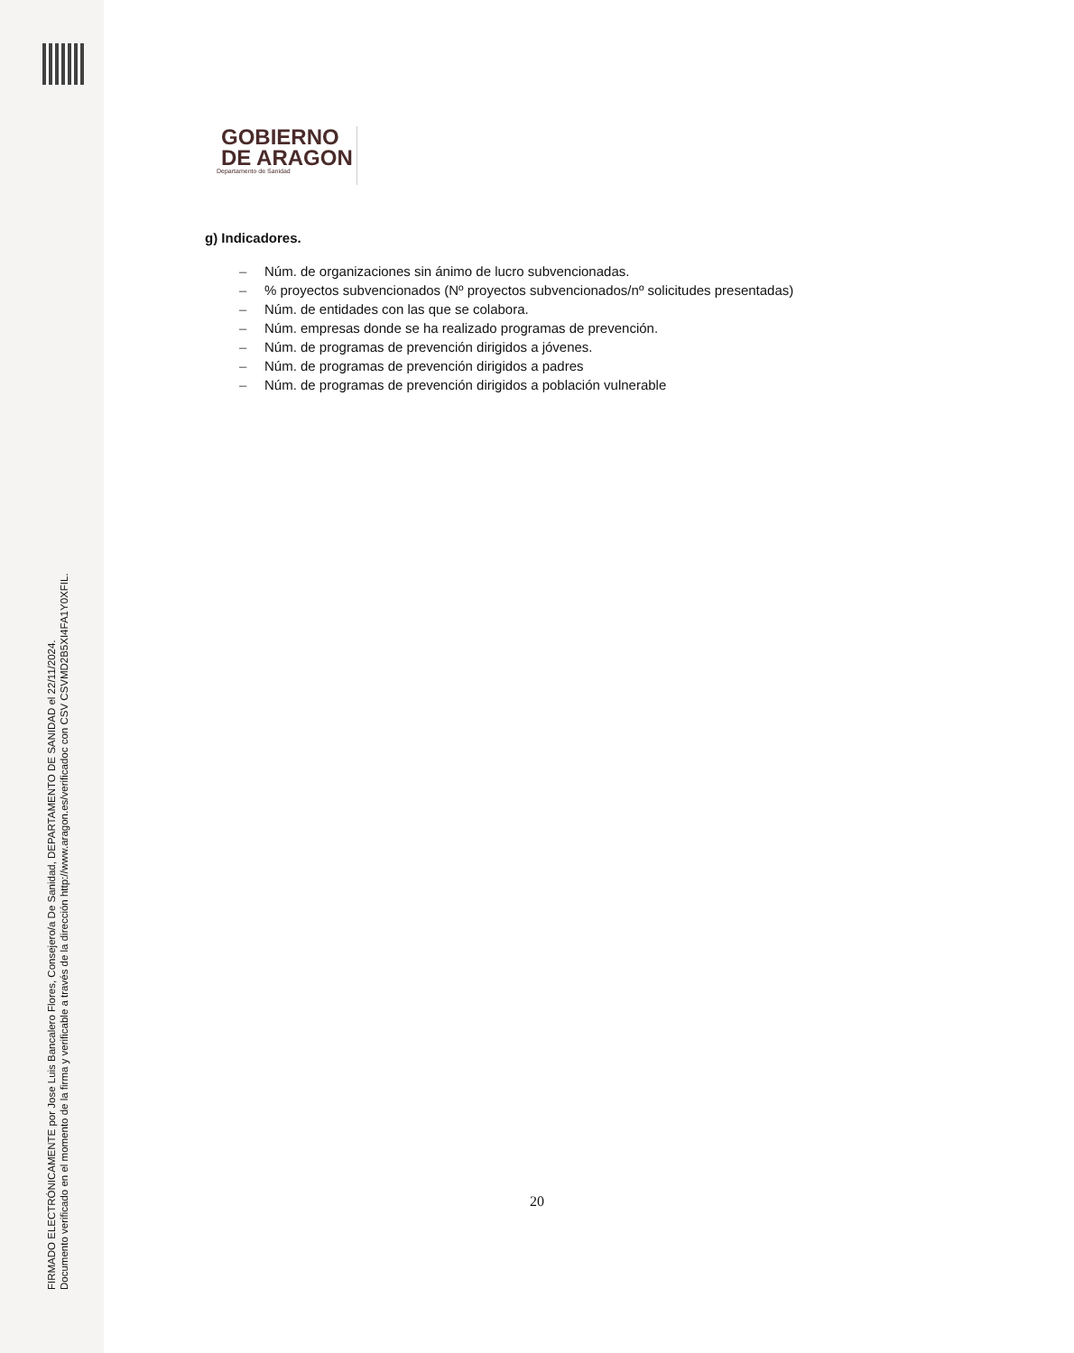FIRMADO ELECTRÓNICAMENTE por Jose Luis Bancalero Flores, Consejero/a De Sanidad, DEPARTAMENTO DE SANIDAD el 22/11/2024.
Documento verificado en el momento de la firma y verificable a través de la dirección http://www.aragon.es/verificadoc con CSV CSVMD2B5XI4FA1Y0XFIL.
GOBIERNO
DE ARAGON
Departamento de Sanidad
g) Indicadores.
– Núm. de organizaciones sin ánimo de lucro subvencionadas.
–% proyectos subvencionados (Nº proyectos subvencionados/nº solicitudes presentadas)
– Núm. de entidades con las que se colabora.
– Núm. empresas donde se ha realizado programas de prevención.
– Núm. de programas de prevención dirigidos a jóvenes.
– Núm. de programas de prevención dirigidos a padres
– Núm. de programas de prevención dirigidos a población vulnerable
20